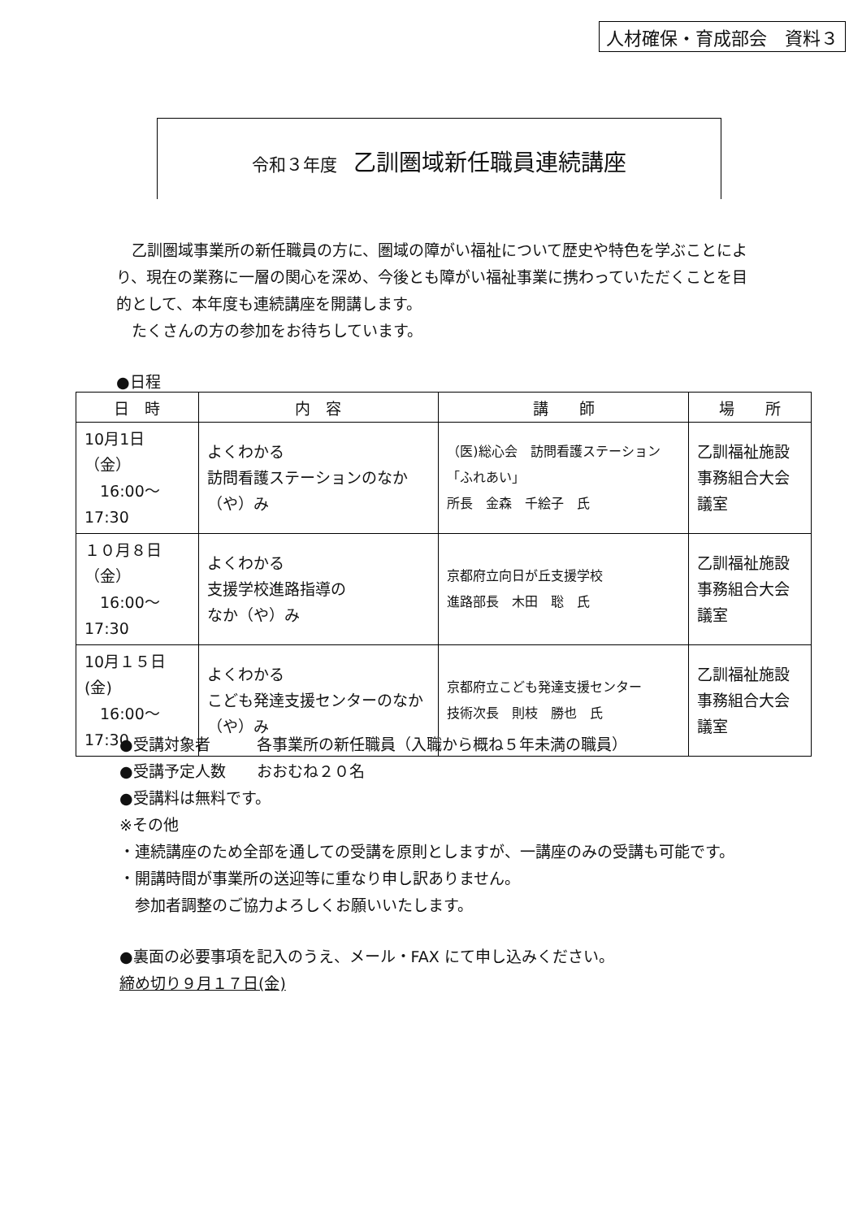人材確保・育成部会　資料３
令和３年度 乙訓圏域新任職員連続講座
　乙訓圏域事業所の新任職員の方に、圏域の障がい福祉について歴史や特色を学ぶことにより、現在の業務に一層の関心を深め、今後とも障がい福祉事業に携わっていただくことを目的として、本年度も連続講座を開講します。
　たくさんの方の参加をお待ちしています。
●日程
| 日 時 | 内 容 | 講 師 | 場 所 |
| --- | --- | --- | --- |
| 10月1日（金） 16:00～17:30 | よくわかる 訪問看護ステーションのなか（や）み | （医)総心会 訪問看護ステーション「ふれあい」 所長 金森 千絵子 氏 | 乙訓福祉施設 事務組合大会議室 |
| １０月８日（金） 16:00～17:30 | よくわかる 支援学校進路指導の なか（や）み | 京都府立向日が丘支援学校 進路部長 木田 聡 氏 | 乙訓福祉施設 事務組合大会議室 |
| 10月１５日(金) 16:00～17:30 | よくわかる こども発達支援センターのなか（や）み | 京都府立こども発達支援センター 技術次長 則枝 勝也 氏 | 乙訓福祉施設 事務組合大会議室 |
●受講対象者　　　各事業所の新任職員（入職から概ね５年未満の職員）
●受講予定人数　　おおむね２０名
●受講料は無料です。
※その他
・連続講座のため全部を通しての受講を原則としますが、一講座のみの受講も可能です。
・開講時間が事業所の送迎等に重なり申し訳ありません。
　参加者調整のご協力よろしくお願いいたします。
●裏面の必要事項を記入のうえ、メール・FAX にて申し込みください。
締め切り９月１７日(金)